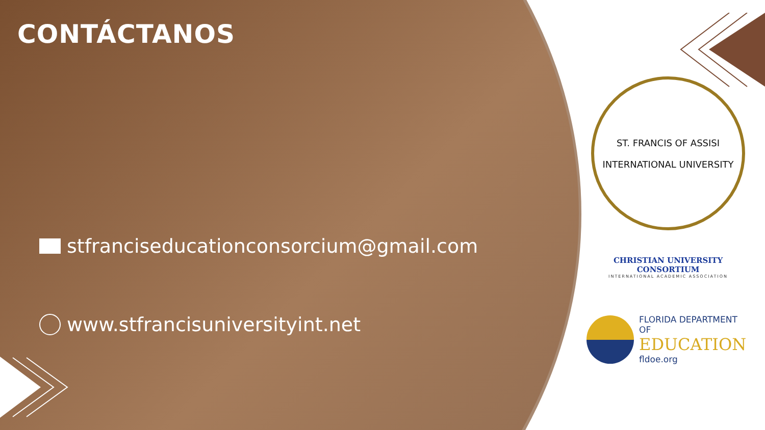CONTÁCTANOS
stfranciseducationconsorcium@gmail.com
www.stfrancisuniversityint.net
ST. FRANCIS OF ASSISI
INTERNATIONAL UNIVERSITY
CHRISTIAN UNIVERSITY CONSORTIUM
INTERNATIONAL ACADEMIC ASSOCIATION
FLORIDA DEPARTMENT OF
EDUCATION
fldoe.org